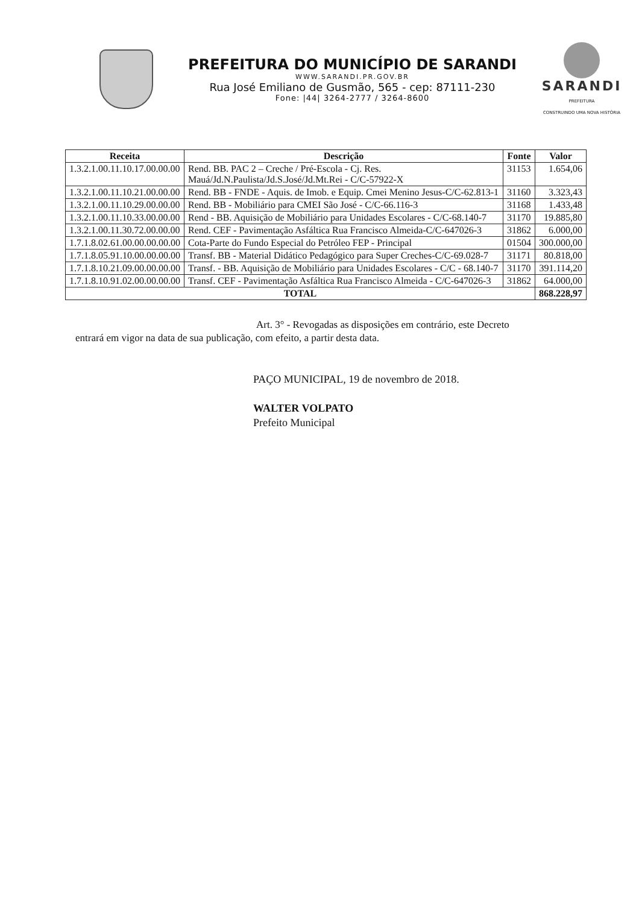PREFEITURA DO MUNICÍPIO DE SARANDI
WWW.SARANDI.PR.GOV.BR
Rua José Emiliano de Gusmão, 565 - cep: 87111-230
Fone: |44| 3264-2777 / 3264-8600
SARANDI
PREFEITURA
CONSTRUINDO UMA NOVA HISTÓRIA
| Receita | Descrição | Fonte | Valor |
| --- | --- | --- | --- |
| 1.3.2.1.00.11.10.17.00.00.00 | Rend. BB. PAC 2 – Creche / Pré-Escola - Cj. Res. Mauá/Jd.N.Paulista/Jd.S.José/Jd.Mt.Rei - C/C-57922-X | 31153 | 1.654,06 |
| 1.3.2.1.00.11.10.21.00.00.00 | Rend. BB - FNDE - Aquis. de Imob. e Equip. Cmei Menino Jesus-C/C-62.813-1 | 31160 | 3.323,43 |
| 1.3.2.1.00.11.10.29.00.00.00 | Rend. BB - Mobiliário para CMEI São José - C/C-66.116-3 | 31168 | 1.433,48 |
| 1.3.2.1.00.11.10.33.00.00.00 | Rend - BB. Aquisição de Mobiliário para Unidades Escolares - C/C-68.140-7 | 31170 | 19.885,80 |
| 1.3.2.1.00.11.30.72.00.00.00 | Rend. CEF - Pavimentação Asfáltica Rua Francisco Almeida-C/C-647026-3 | 31862 | 6.000,00 |
| 1.7.1.8.02.61.00.00.00.00.00 | Cota-Parte do Fundo Especial do Petróleo FEP - Principal | 01504 | 300.000,00 |
| 1.7.1.8.05.91.10.00.00.00.00 | Transf. BB - Material Didático Pedagógico para Super Creches-C/C-69.028-7 | 31171 | 80.818,00 |
| 1.7.1.8.10.21.09.00.00.00.00 | Transf. - BB. Aquisição de Mobiliário para Unidades Escolares - C/C - 68.140-7 | 31170 | 391.114,20 |
| 1.7.1.8.10.91.02.00.00.00.00 | Transf. CEF - Pavimentação Asfáltica Rua Francisco Almeida - C/C-647026-3 | 31862 | 64.000,00 |
| TOTAL | | | 868.228,97 |
Art. 3° - Revogadas as disposições em contrário, este Decreto
entrará em vigor na data de sua publicação, com efeito, a partir desta data.
PAÇO MUNICIPAL, 19 de novembro de 2018.
WALTER VOLPATO
Prefeito Municipal